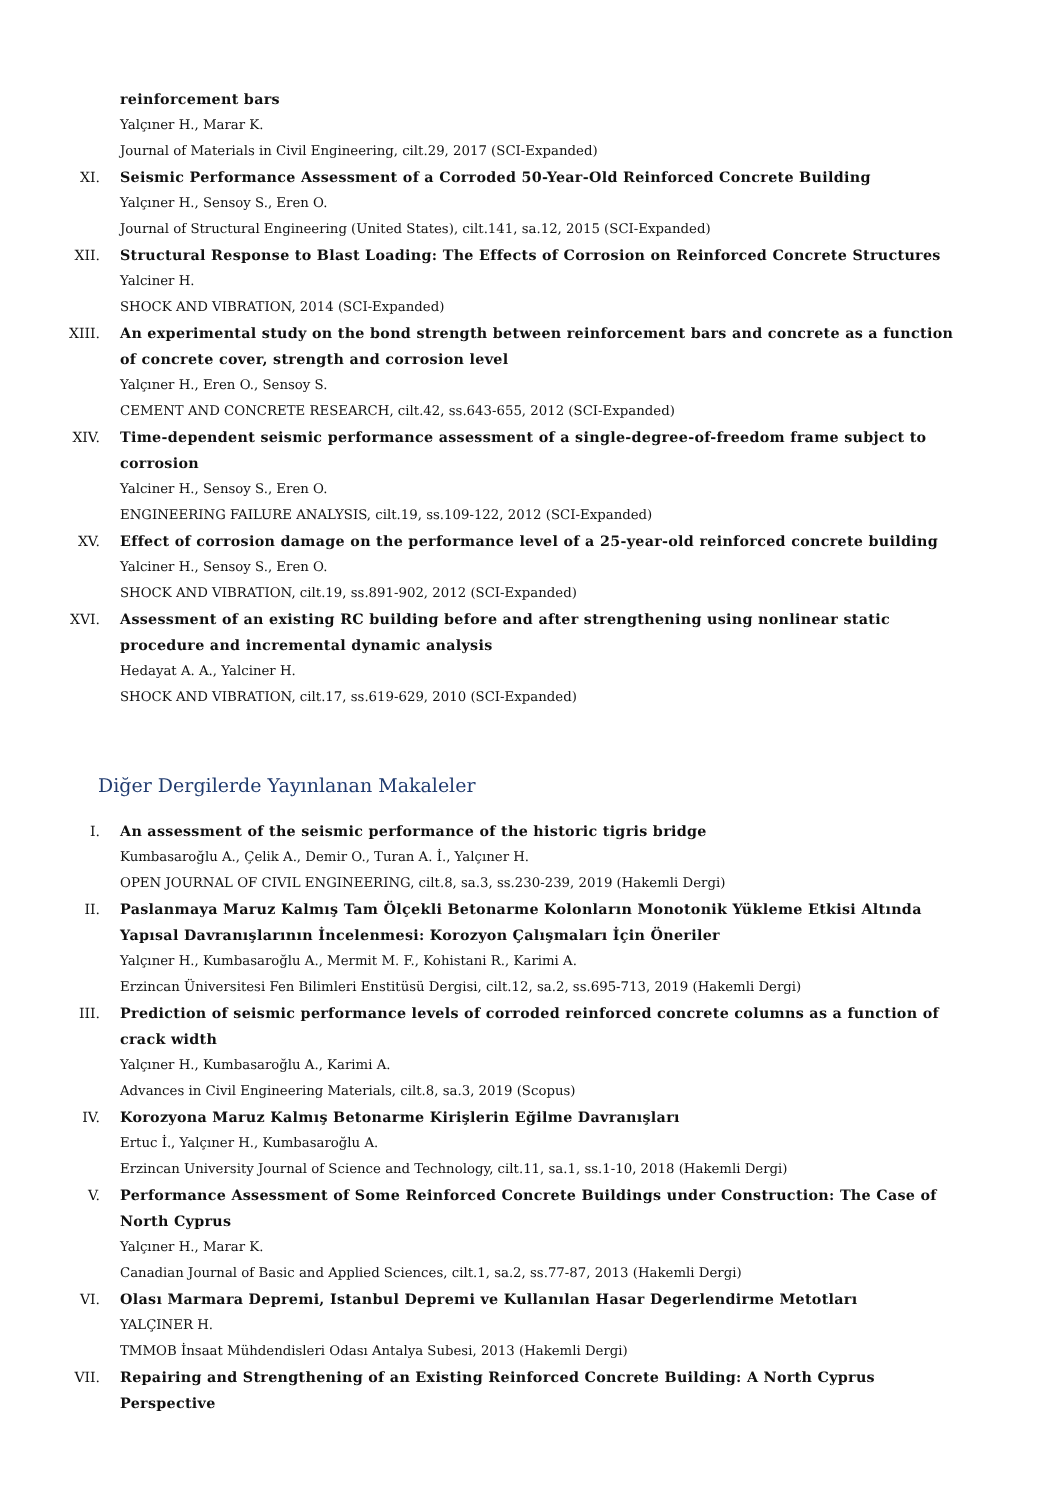X. reinforcement bars
Yalçıner H., Marar K.
Journal of Materials in Civil Engineering, cilt.29, 2017 (SCI-Expanded)
XI. Seismic Performance Assessment of a Corroded 50-Year-Old Reinforced Concrete Building
Yalçıner H., Sensoy S., Eren O.
Journal of Structural Engineering (United States), cilt.141, sa.12, 2015 (SCI-Expanded)
XII. Structural Response to Blast Loading: The Effects of Corrosion on Reinforced Concrete Structures
Yalciner H.
SHOCK AND VIBRATION, 2014 (SCI-Expanded)
XIII. An experimental study on the bond strength between reinforcement bars and concrete as a function of concrete cover, strength and corrosion level
Yalçıner H., Eren O., Sensoy S.
CEMENT AND CONCRETE RESEARCH, cilt.42, ss.643-655, 2012 (SCI-Expanded)
XIV. Time-dependent seismic performance assessment of a single-degree-of-freedom frame subject to corrosion
Yalciner H., Sensoy S., Eren O.
ENGINEERING FAILURE ANALYSIS, cilt.19, ss.109-122, 2012 (SCI-Expanded)
XV. Effect of corrosion damage on the performance level of a 25-year-old reinforced concrete building
Yalciner H., Sensoy S., Eren O.
SHOCK AND VIBRATION, cilt.19, ss.891-902, 2012 (SCI-Expanded)
XVI. Assessment of an existing RC building before and after strengthening using nonlinear static procedure and incremental dynamic analysis
Hedayat A. A., Yalciner H.
SHOCK AND VIBRATION, cilt.17, ss.619-629, 2010 (SCI-Expanded)
Diğer Dergilerde Yayınlanan Makaleler
I. An assessment of the seismic performance of the historic tigris bridge
Kumbasaroğlu A., Çelik A., Demir O., Turan A. İ., Yalçıner H.
OPEN JOURNAL OF CIVIL ENGINEERING, cilt.8, sa.3, ss.230-239, 2019 (Hakemli Dergi)
II. Paslanmaya Maruz Kalmış Tam Ölçekli Betonarme Kolonların Monotonik Yükleme Etkisi Altında Yapısal Davranışlarının İncelenmesi: Korozyon Çalışmaları İçin Öneriler
Yalçıner H., Kumbasaroğlu A., Mermit M. F., Kohistani R., Karimi A.
Erzincan Üniversitesi Fen Bilimleri Enstitüsü Dergisi, cilt.12, sa.2, ss.695-713, 2019 (Hakemli Dergi)
III. Prediction of seismic performance levels of corroded reinforced concrete columns as a function of crack width
Yalçıner H., Kumbasaroğlu A., Karimi A.
Advances in Civil Engineering Materials, cilt.8, sa.3, 2019 (Scopus)
IV. Korozyona Maruz Kalmış Betonarme Kirişlerin Eğilme Davranışları
Ertuc İ., Yalçıner H., Kumbasaroğlu A.
Erzincan University Journal of Science and Technology, cilt.11, sa.1, ss.1-10, 2018 (Hakemli Dergi)
V. Performance Assessment of Some Reinforced Concrete Buildings under Construction: The Case of North Cyprus
Yalçıner H., Marar K.
Canadian Journal of Basic and Applied Sciences, cilt.1, sa.2, ss.77-87, 2013 (Hakemli Dergi)
VI. Olası Marmara Depremi, Istanbul Depremi ve Kullanılan Hasar Degerlendirme Metotları
YALÇINER H.
TMMOB İnsaat Mühdendisleri Odası Antalya Subesi, 2013 (Hakemli Dergi)
VII. Repairing and Strengthening of an Existing Reinforced Concrete Building: A North Cyprus Perspective